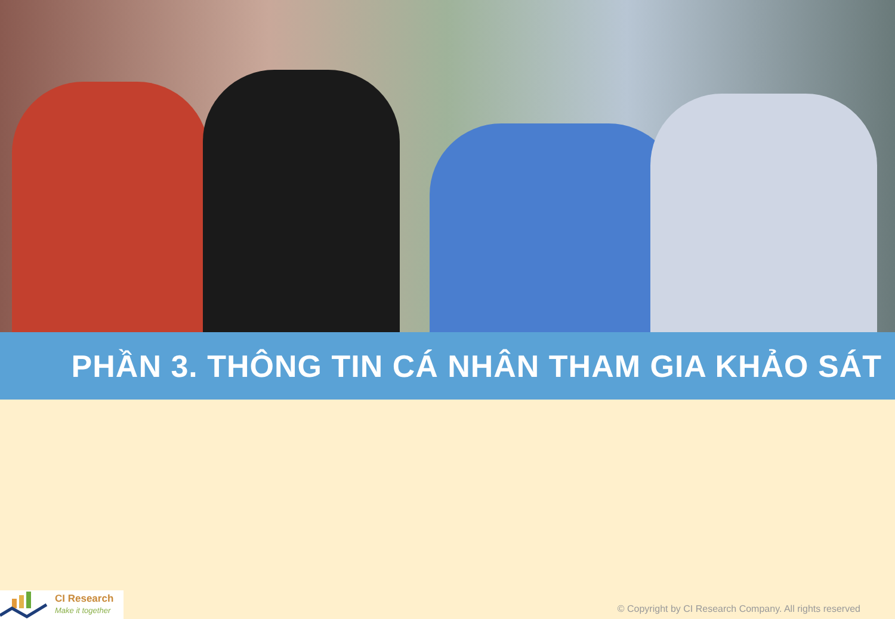PHẦN 3. THÔNG TIN CÁ NHÂN THAM GIA KHẢO SÁT
CI Research
Make it together
© Copyright by CI Research Company. All rights reserved